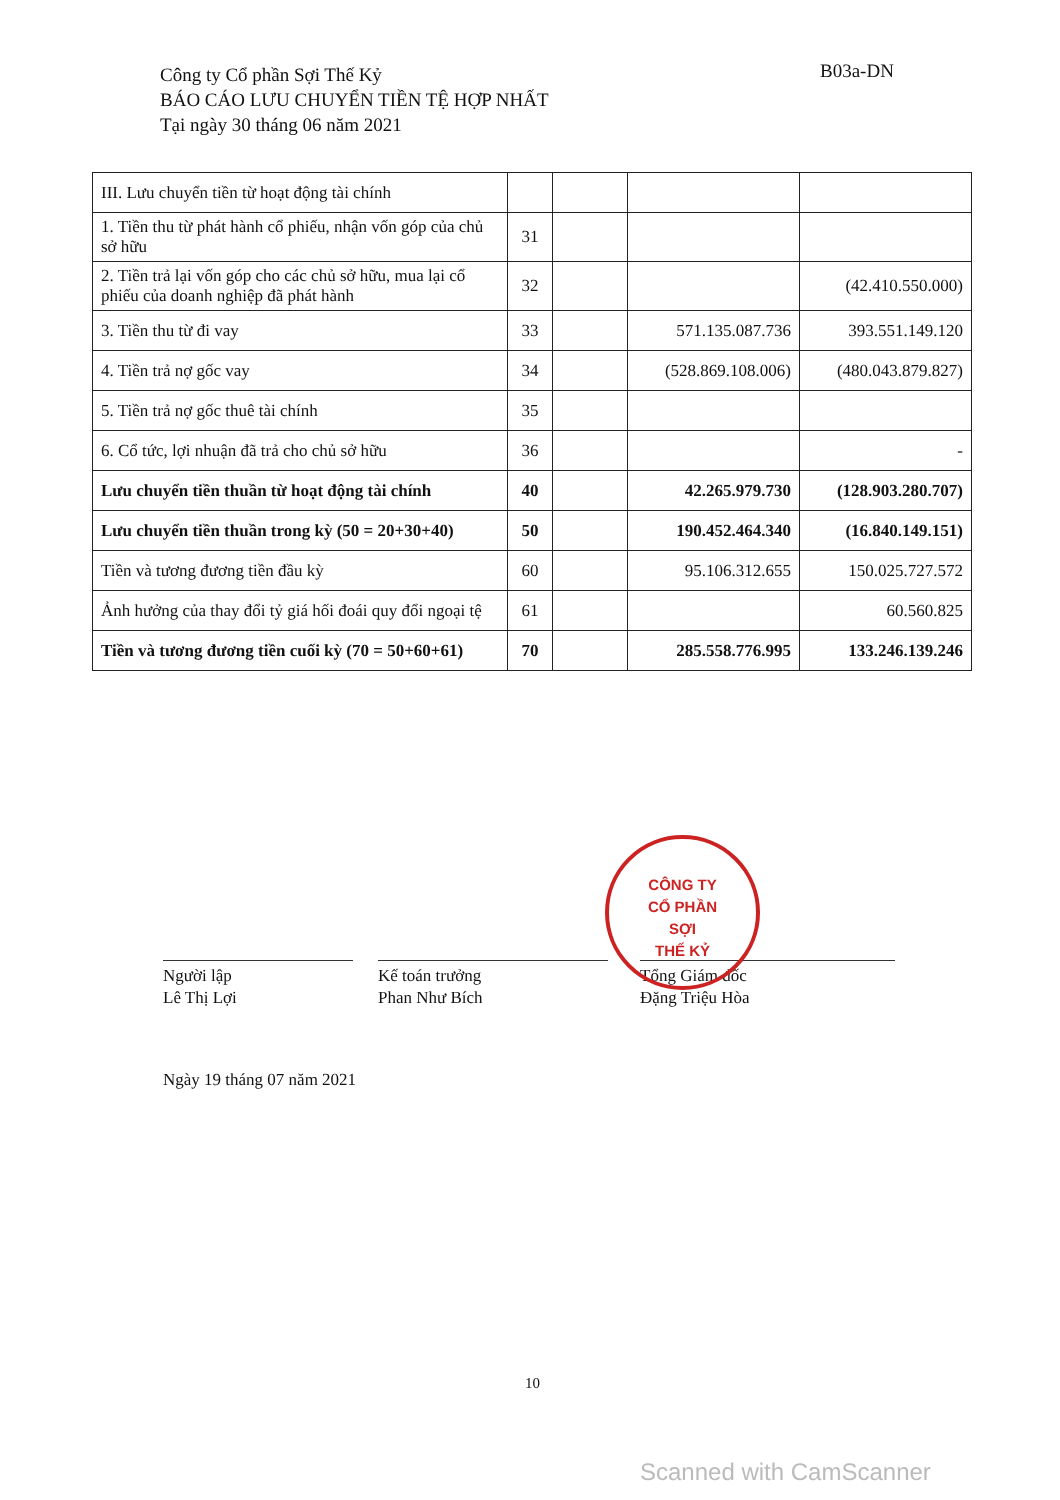Công ty Cổ phần Sợi Thế Kỷ
BÁO CÁO LƯU CHUYỂN TIỀN TỆ HỢP NHẤT
Tại ngày 30 tháng 06 năm 2021
B03a-DN
| III. Lưu chuyển tiền từ hoạt động tài chính | | | | |
| 1. Tiền thu từ phát hành cổ phiếu, nhận vốn góp của chủ sở hữu | 31 | | | |
| 2. Tiền trả lại vốn góp cho các chủ sở hữu, mua lại cổ phiếu của doanh nghiệp đã phát hành | 32 | | | (42.410.550.000) |
| 3. Tiền thu từ đi vay | 33 | | 571.135.087.736 | 393.551.149.120 |
| 4. Tiền trả nợ gốc vay | 34 | | (528.869.108.006) | (480.043.879.827) |
| 5. Tiền trả nợ gốc thuê tài chính | 35 | | | |
| 6. Cổ tức, lợi nhuận đã trả cho chủ sở hữu | 36 | | | - |
| Lưu chuyển tiền thuần từ hoạt động tài chính | 40 | | 42.265.979.730 | (128.903.280.707) |
| Lưu chuyển tiền thuần trong kỳ (50 = 20+30+40) | 50 | | 190.452.464.340 | (16.840.149.151) |
| Tiền và tương đương tiền đầu kỳ | 60 | | 95.106.312.655 | 150.025.727.572 |
| Ảnh hưởng của thay đổi tỷ giá hối đoái quy đổi ngoại tệ | 61 | | | 60.560.825 |
| Tiền và tương đương tiền cuối kỳ (70 = 50+60+61) | 70 | | 285.558.776.995 | 133.246.139.246 |
Người lập
Lê Thị Lợi
Kế toán trưởng
Phan Như Bích
Tổng Giám đốc
Đặng Triệu Hòa
CÔNG TY
CỔ PHẦN
SỢI
THẾ KỶ
Ngày 19 tháng 07 năm 2021
10
Scanned with CamScanner